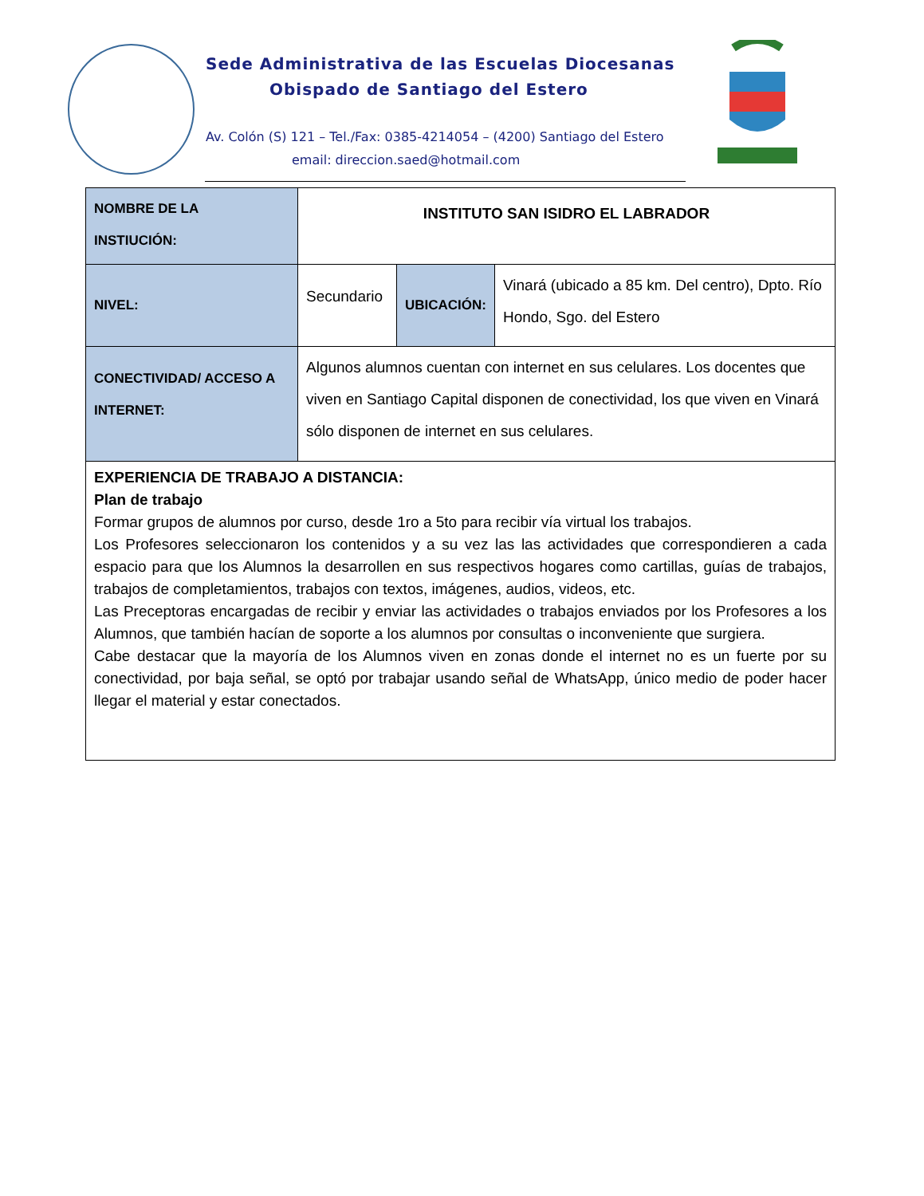Sede Administrativa de las Escuelas Diocesanas
Obispado de Santiago del Estero
Av. Colón (S) 121 – Tel./Fax: 0385-4214054 – (4200) Santiago del Estero
email: direccion.saed@hotmail.com
| NOMBRE DE LA INSTIUCIÓN: | INSTITUTO SAN ISIDRO EL LABRADOR | | |
| NIVEL: | Secundario | UBICACIÓN: | Vinará (ubicado a 85 km. Del centro), Dpto. Río Hondo, Sgo. del Estero |
| CONECTIVIDAD/ ACCESO A INTERNET: | Algunos alumnos cuentan con internet en sus celulares. Los docentes que viven en Santiago Capital disponen de conectividad, los que viven en Vinará sólo disponen de internet en sus celulares. | | |
| EXPERIENCIA DE TRABAJO A DISTANCIA: Plan de trabajo Formar grupos de alumnos por curso, desde 1ro a 5to para recibir vía virtual los trabajos. Los Profesores seleccionaron los contenidos y a su vez las las actividades que correspondieren a cada espacio para que los Alumnos la desarrollen en sus respectivos hogares como cartillas, guías de trabajos, trabajos de completamientos, trabajos con textos, imágenes, audios, videos, etc. Las Preceptoras encargadas de recibir y enviar las actividades o trabajos enviados por los Profesores a los Alumnos, que también hacían de soporte a los alumnos por consultas o inconveniente que surgiera. Cabe destacar que la mayoría de los Alumnos viven en zonas donde el internet no es un fuerte por su conectividad, por baja señal, se optó por trabajar usando señal de WhatsApp, único medio de poder hacer llegar el material y estar conectados. | | | |